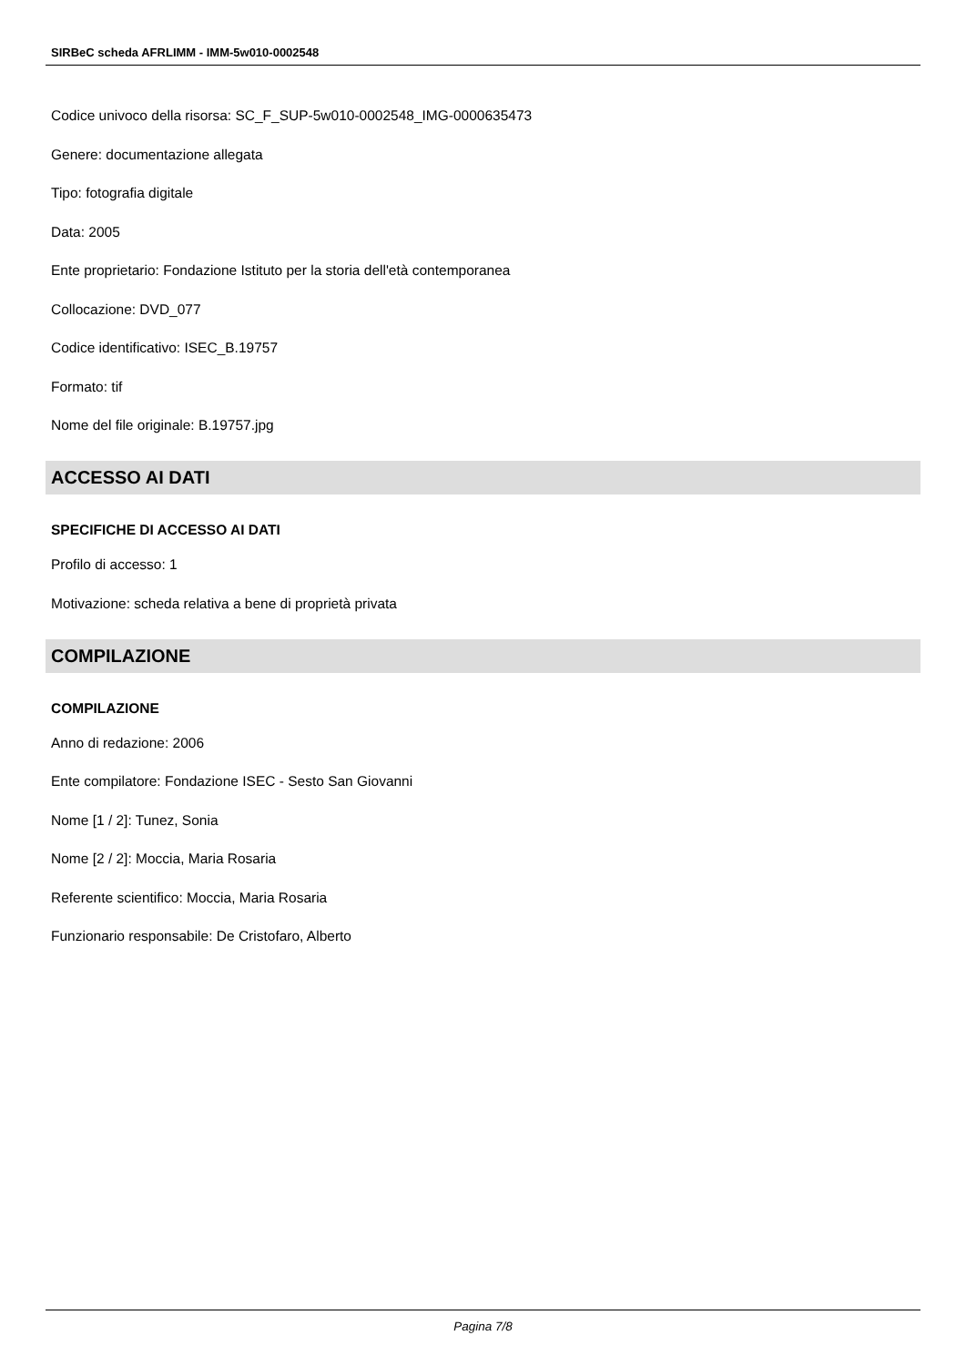SIRBeC scheda AFRLIMM - IMM-5w010-0002548
Codice univoco della risorsa: SC_F_SUP-5w010-0002548_IMG-0000635473
Genere: documentazione allegata
Tipo: fotografia digitale
Data: 2005
Ente proprietario: Fondazione Istituto per la storia dell'età contemporanea
Collocazione: DVD_077
Codice identificativo: ISEC_B.19757
Formato: tif
Nome del file originale: B.19757.jpg
ACCESSO AI DATI
SPECIFICHE DI ACCESSO AI DATI
Profilo di accesso: 1
Motivazione: scheda relativa a bene di proprietà privata
COMPILAZIONE
COMPILAZIONE
Anno di redazione: 2006
Ente compilatore: Fondazione ISEC - Sesto San Giovanni
Nome [1 / 2]: Tunez, Sonia
Nome [2 / 2]: Moccia, Maria Rosaria
Referente scientifico: Moccia, Maria Rosaria
Funzionario responsabile: De Cristofaro, Alberto
Pagina 7/8